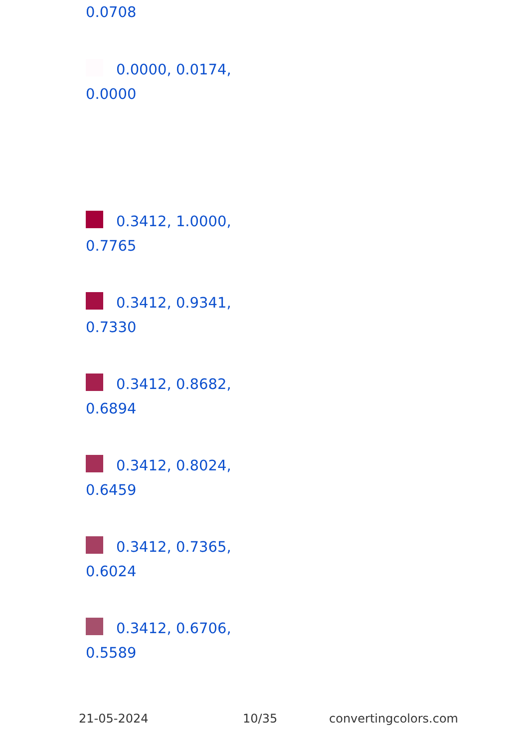0.0708
0.0000, 0.0174, 0.0000
0.3412, 1.0000, 0.7765
0.3412, 0.9341, 0.7330
0.3412, 0.8682, 0.6894
0.3412, 0.8024, 0.6459
0.3412, 0.7365, 0.6024
0.3412, 0.6706, 0.5589
21-05-2024 10/35 convertingcolors.com